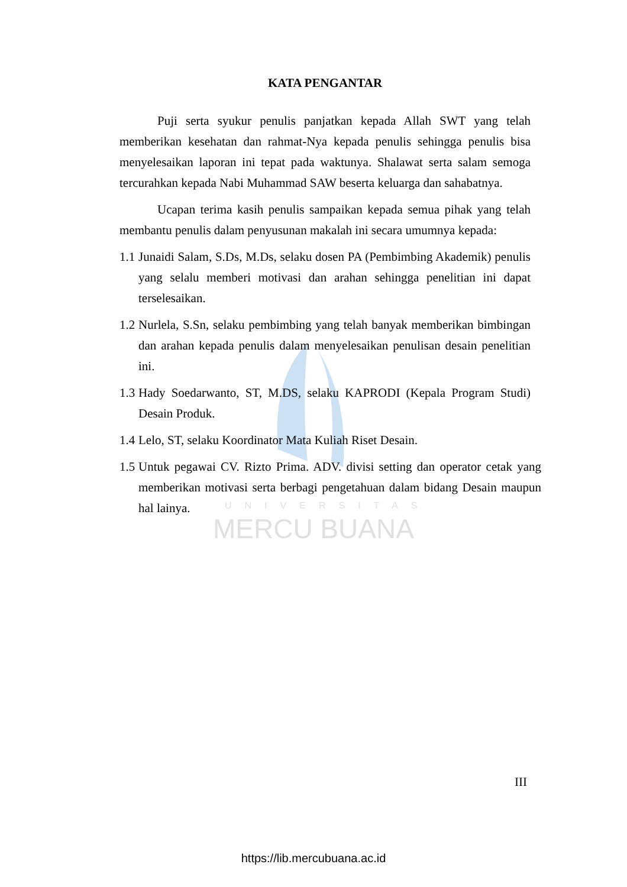UNIVERSITAS
MERCU BUANA
KATA PENGANTAR
Puji serta syukur penulis panjatkan kepada Allah SWT yang telah memberikan kesehatan dan rahmat-Nya kepada penulis sehingga penulis bisa menyelesaikan laporan ini tepat pada waktunya. Shalawat serta salam semoga tercurahkan kepada Nabi Muhammad SAW beserta keluarga dan sahabatnya.
Ucapan terima kasih penulis sampaikan kepada semua pihak yang telah membantu penulis dalam penyusunan makalah ini secara umumnya kepada:
1.1 Junaidi Salam, S.Ds, M.Ds, selaku dosen PA (Pembimbing Akademik) penulis yang selalu memberi motivasi dan arahan sehingga penelitian ini dapat terselesaikan.
1.2 Nurlela, S.Sn, selaku pembimbing yang telah banyak memberikan bimbingan dan arahan kepada penulis dalam menyelesaikan penulisan desain penelitian ini.
1.3 Hady Soedarwanto, ST, M.DS, selaku KAPRODI (Kepala Program Studi) Desain Produk.
1.4 Lelo, ST, selaku Koordinator Mata Kuliah Riset Desain.
1.5 Untuk pegawai CV. Rizto Prima. ADV. divisi setting dan operator cetak yang memberikan motivasi serta berbagi pengetahuan dalam bidang Desain maupun hal lainya.
III
https://lib.mercubuana.ac.id